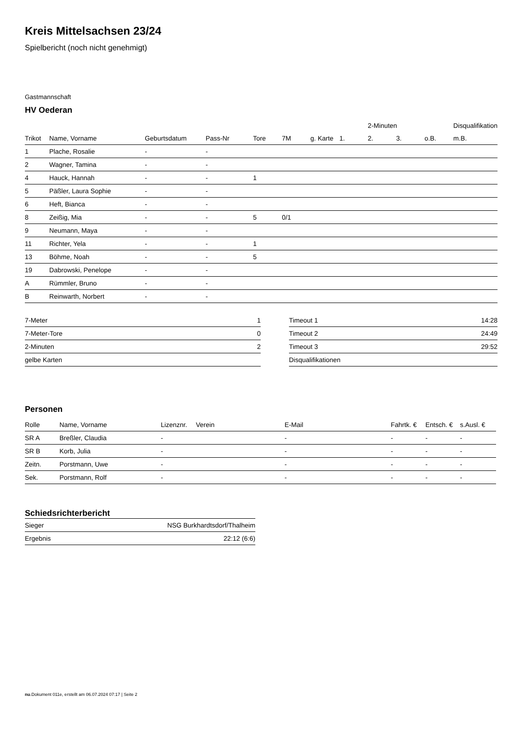Kreis Mittelsachsen 23/24
Spielbericht (noch nicht genehmigt)
Gastmannschaft
HV Oederan
| | | | | | | | | 2-Minuten | | | Disqualifikation |
| --- | --- | --- | --- | --- | --- | --- | --- | --- | --- | --- | --- |
| Trikot | Name, Vorname | Geburtsdatum | Pass-Nr | Tore | 7M | g. Karte | 1. | 2. | 3. | o.B. | m.B. |
| 1 | Plache, Rosalie | - | - | | | | | | | | |
| 2 | Wagner, Tamina | - | - | | | | | | | | |
| 4 | Hauck, Hannah | - | - | 1 | | | | | | | |
| 5 | Päßler, Laura Sophie | - | - | | | | | | | | |
| 6 | Heft, Bianca | - | - | | | | | | | | |
| 8 | Zeißig, Mia | - | - | 5 | 0/1 | | | | | | |
| 9 | Neumann, Maya | - | - | | | | | | | | |
| 11 | Richter, Yela | - | - | 1 | | | | | | | |
| 13 | Böhme, Noah | - | - | 5 | | | | | | | |
| 19 | Dabrowski, Penelope | - | - | | | | | | | | |
| A | Rümmler, Bruno | - | - | | | | | | | | |
| B | Reinwarth, Norbert | - | - | | | | | | | | |
| 7-Meter | 1 |
| 7-Meter-Tore | 0 |
| 2-Minuten | 2 |
| gelbe Karten | |
| Timeout 1 | 14:28 |
| Timeout 2 | 24:49 |
| Timeout 3 | 29:52 |
| Disqualifikationen | |
Personen
| Rolle | Name, Vorname | Lizenznr. | Verein | E-Mail | Fahrtk. € | Entsch. € | s.Ausl. € |
| --- | --- | --- | --- | --- | --- | --- | --- |
| SR A | Breßler, Claudia | - | | - | - | - | - |
| SR B | Korb, Julia | - | | - | - | - | - |
| Zeitn. | Porstmann, Uwe | - | | - | - | - | - |
| Sek. | Porstmann, Rolf | - | | - | - | - | - |
Schiedsrichterbericht
| Sieger | NSG Burkhardtsdorf/Thalheim |
| Ergebnis | 22:12 (6:6) |
nu.Dokument 011e, erstellt am 06.07.2024 07:17 | Seite 2